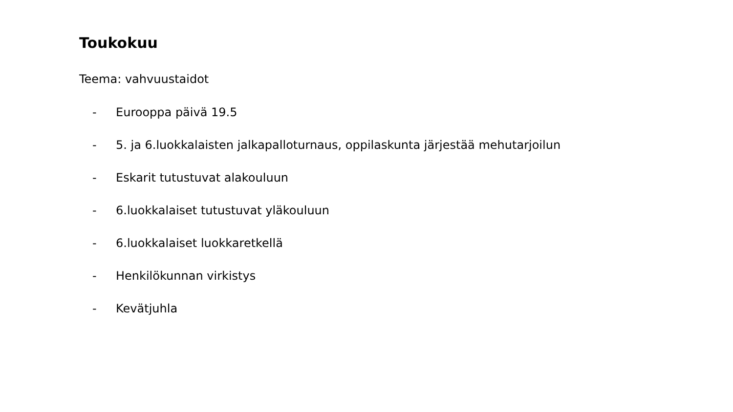Toukokuu
Teema: vahvuustaidot
- Eurooppa päivä 19.5
- 5. ja 6.luokkalaisten jalkapalloturnaus, oppilaskunta järjestää mehutarjoilun
- Eskarit tutustuvat alakouluun
- 6.luokkalaiset tutustuvat yläkouluun
- 6.luokkalaiset luokkaretkellä
- Henkilökunnan virkistys
- Kevätjuhla